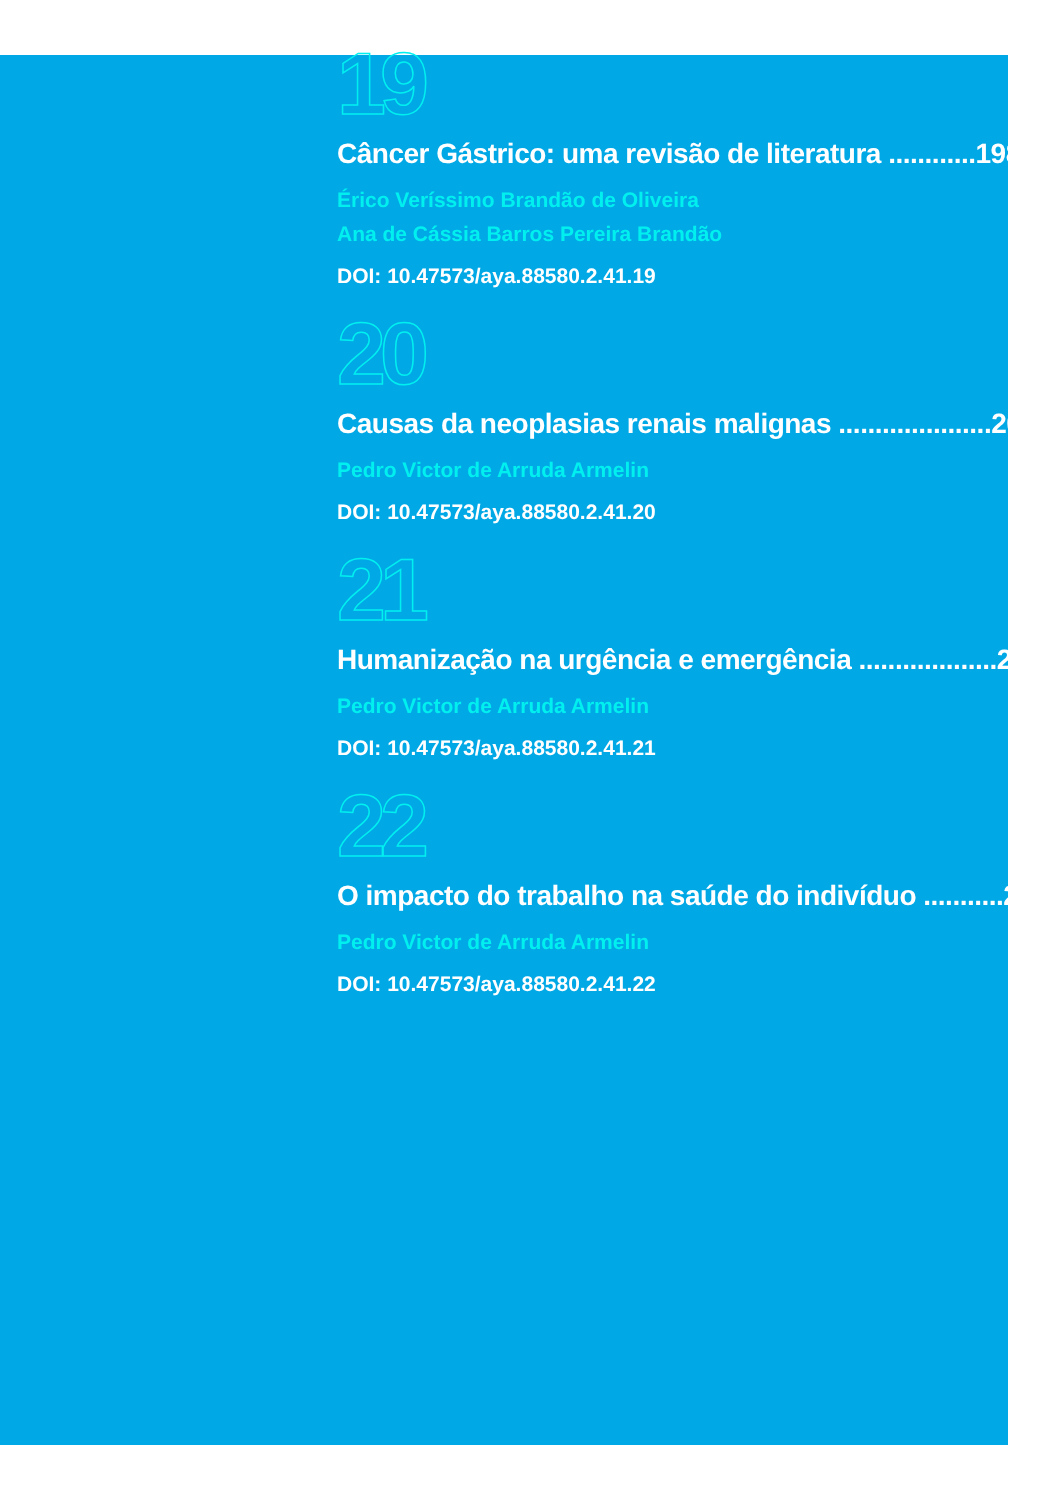19
Câncer Gástrico: uma revisão de literatura ............198
Érico Veríssimo Brandão de Oliveira
Ana de Cássia Barros Pereira Brandão
DOI: 10.47573/aya.88580.2.41.19
20
Causas da neoplasias renais malignas .....................205
Pedro Victor de Arruda Armelin
DOI: 10.47573/aya.88580.2.41.20
21
Humanização na urgência e emergência ...................212
Pedro Victor de Arruda Armelin
DOI: 10.47573/aya.88580.2.41.21
22
O impacto do trabalho na saúde do indivíduo ...........223
Pedro Victor de Arruda Armelin
DOI: 10.47573/aya.88580.2.41.22